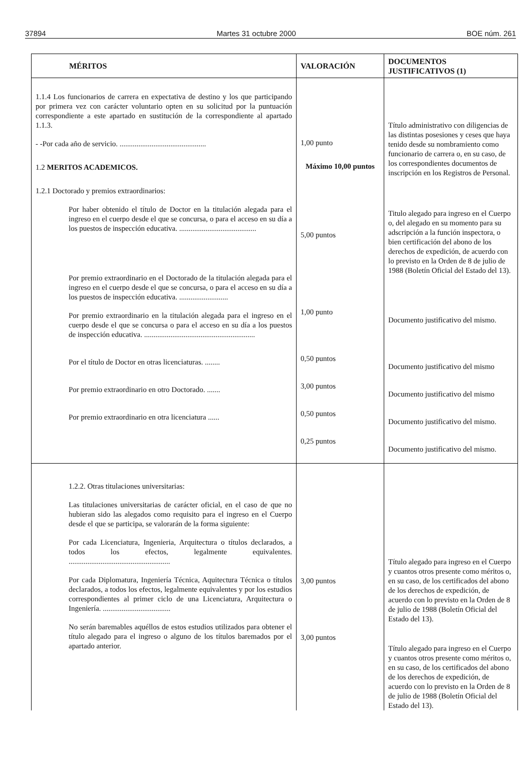37894 Martes 31 octubre 2000 BOE núm. 261
| MÉRITOS | VALORACIÓN | DOCUMENTOS JUSTIFICATIVOS (1) |
| --- | --- | --- |
| 1.1.4 Los funcionarios de carrera en expectativa de destino y los que participando por primera vez con carácter voluntario opten en su solicitud por la puntuación correspondiente a este apartado en sustitución de la correspondiente al apartado 1.1.3. - -Por cada año de servicio. .............................................. 1.2 MERITOS ACADEMICOS. 1.2.1 Doctorado y premios extraordinarios: Por haber obtenido el título de Doctor en la titulación alegada para el ingreso en el cuerpo desde el que se concursa, o para el acceso en su día a los puestos de inspección educativa. ......................................... Por premio extraordinario en el Doctorado de la titulación alegada para el ingreso en el cuerpo desde el que se concursa, o para el acceso en su día a los puestos de inspección educativa. .......................... Por premio extraordinario en la titulación alegada para el ingreso en el cuerpo desde el que se concursa o para el acceso en su día a los puestos de inspección educativa. ........................................................... Por el título de Doctor en otras licenciaturas. ........ Por premio extraordinario en otro Doctorado. ....... Por premio extraordinario en otra licenciatura ...... | 1,00 punto Máximo 10,00 puntos 5,00 puntos 1,00 punto 0,50 puntos 3,00 puntos 0,50 puntos 0,25 puntos | Título administrativo con diligencias de las distintas posesiones y ceses que haya tenido desde su nombramiento como funcionario de carrera o, en su caso, de los correspondientes documentos de inscripción en los Registros de Personal. Titulo alegado para ingreso en el Cuerpo o, del alegado en su momento para su adscripción a la función inspectora, o bien certificación del abono de los derechos de expedición, de acuerdo con lo previsto en la Orden de 8 de julio de 1988 (Boletín Oficial del Estado del 13). Documento justificativo del mismo. Documento justificativo del mismo Documento justificativo del mismo Documento justificativo del mismo. Documento justificativo del mismo. |
| 1.2.2. Otras titulaciones universitarias: Las titulaciones universitarias de carácter oficial, en el caso de que no hubieran sido las alegados como requisito para el ingreso en el Cuerpo desde el que se participa, se valorarán de la forma siguiente: Por cada Licenciatura, Ingenieria, Arquitectura o títulos declarados, a todos los efectos, legalmente equivalentes. ...................................................... Por cada Diplomatura, Ingeniería Técnica, Aquitectura Técnica o títulos declarados, a todos los efectos, legalmente equivalentes y por los estudios correspondientes al primer ciclo de una Licenciatura, Arquitectura o Ingeniería. .................................... No serán baremables aquéllos de estos estudios utilizados para obtener el título alegado para el ingreso o alguno de los títulos baremados por el apartado anterior. | 3,00 puntos 3,00 puntos | Título alegado para ingreso en el Cuerpo y cuantos otros presente como méritos o, en su caso, de los certificados del abono de los derechos de expedición, de acuerdo con lo previsto en la Orden de 8 de julio de 1988 (Boletín Oficial del Estado del 13). Título alegado para ingreso en el Cuerpo y cuantos otros presente como méritos o, en su caso, de los certificados del abono de los derechos de expedición, de acuerdo con lo previsto en la Orden de 8 de julio de 1988 (Boletín Oficial del Estado del 13). |